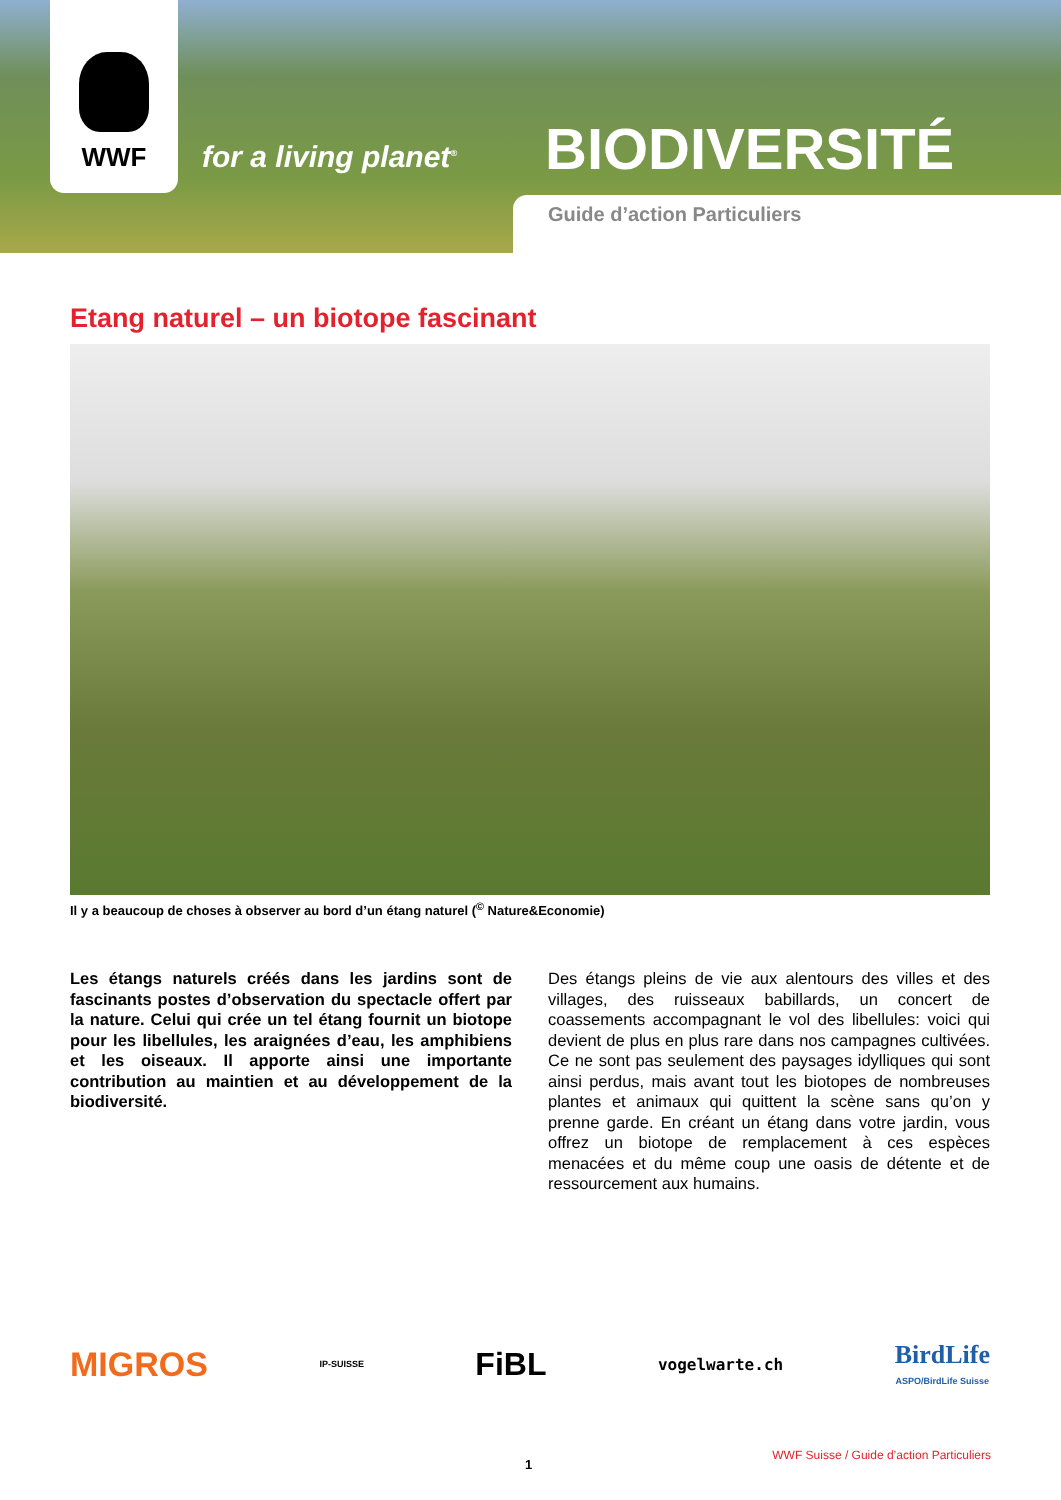WWF
for a living planet<sup>®</sup>
BIODIVERSITÉ
Guide d’action Particuliers
Etang naturel – un biotope fascinant
Il y a beaucoup de choses à observer au bord d’un étang naturel (<sup>©</sup> Nature&Economie)
Les étangs naturels créés dans les jardins sont de fascinants postes d’observation du spectacle offert par la nature. Celui qui crée un tel étang fournit un biotope pour les libellules, les araignées d’eau, les amphibiens et les oiseaux. Il apporte ainsi une importante contribution au maintien et au développement de la biodiversité.
Des étangs pleins de vie aux alentours des villes et des villages, des ruisseaux babillards, un concert de coassements accompagnant le vol des libellules: voici qui devient de plus en plus rare dans nos campagnes cultivées. Ce ne sont pas seulement des paysages idylliques qui sont ainsi perdus, mais avant tout les biotopes de nombreuses plantes et animaux qui quittent la scène sans qu’on y prenne garde. En créant un étang dans votre jardin, vous offrez un biotope de remplacement à ces espèces menacées et du même coup une oasis de détente et de ressourcement aux humains.
MIGROS IP-SUISSE FiBL vogelwarte.ch BirdLife
ASPO/BirdLife Suisse
WWF Suisse / Guide d’action Particuliers
1